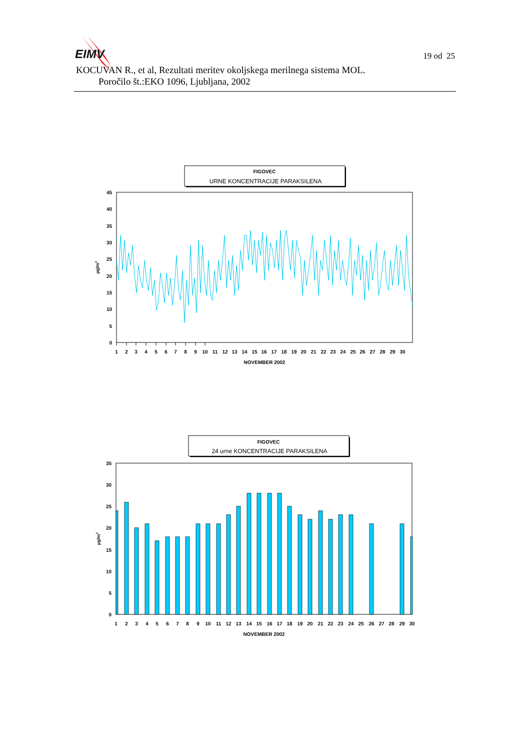EIMV
19 od 25
KOCUVAN R., et al, Rezultati meritev okoljskega merilnega sistema MOL.
Poročilo št.:EKO 1096, Ljubljana, 2002
FIGOVEC
URNE KONCENTRACIJE PARAKSILENA
0
5
10
15
20
25
30
35
40
45
µg/m3
1
2
3
4
5
6
7
8
9
10
11
12
13
14
15
16
17
18
19
20
21
22
23
24
25
26
27
28
29
30
NOVEMBER 2002
FIGOVEC
24 urne KONCENTRACIJE PARAKSILENA
0
5
10
15
20
25
30
35
µg/m3
1
2
3
4
5
6
7
8
9
10
11
12
13
14
15
16
17
18
19
20
21
22
23
24
25
26
27
28
29
30
NOVEMBER 2002